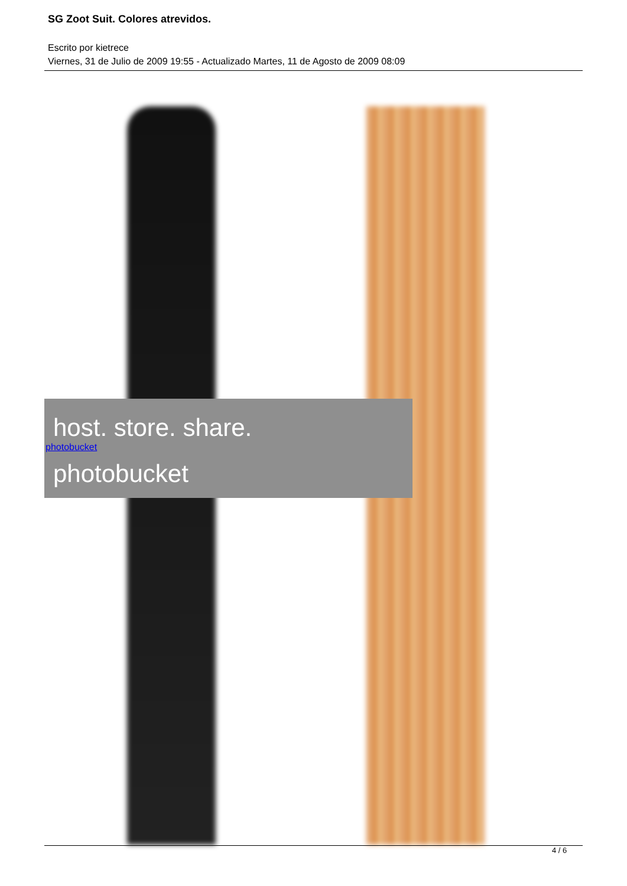SG Zoot Suit. Colores atrevidos.
Escrito por kietrece
Viernes, 31 de Julio de 2009 19:55 - Actualizado Martes, 11 de Agosto de 2009 08:09
host. store. share.
photobucket
photobucket
4 / 6